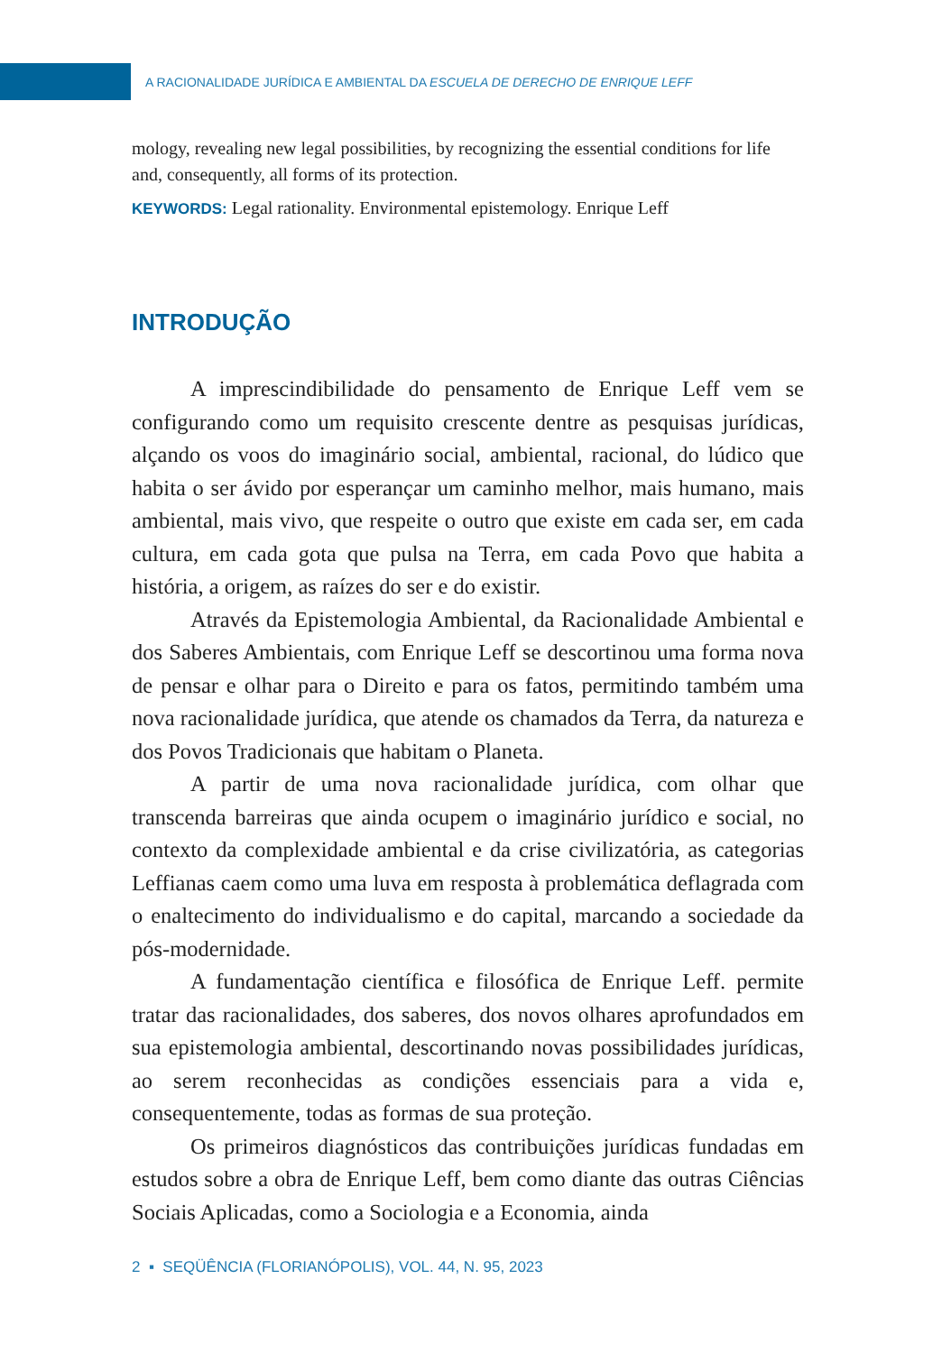A RACIONALIDADE JURÍDICA E AMBIENTAL DA ESCUELA DE DERECHO DE ENRIQUE LEFF
mology, revealing new legal possibilities, by recognizing the essential conditions for life and, consequently, all forms of its protection.
KEYWORDS: Legal rationality. Environmental epistemology. Enrique Leff
INTRODUÇÃO
A imprescindibilidade do pensamento de Enrique Leff vem se configurando como um requisito crescente dentre as pesquisas jurídicas, alçando os voos do imaginário social, ambiental, racional, do lúdico que habita o ser ávido por esperançar um caminho melhor, mais humano, mais ambiental, mais vivo, que respeite o outro que existe em cada ser, em cada cultura, em cada gota que pulsa na Terra, em cada Povo que habita a história, a origem, as raízes do ser e do existir.
Através da Epistemologia Ambiental, da Racionalidade Ambiental e dos Saberes Ambientais, com Enrique Leff se descortinou uma forma nova de pensar e olhar para o Direito e para os fatos, permitindo também uma nova racionalidade jurídica, que atende os chamados da Terra, da natureza e dos Povos Tradicionais que habitam o Planeta.
A partir de uma nova racionalidade jurídica, com olhar que transcenda barreiras que ainda ocupem o imaginário jurídico e social, no contexto da complexidade ambiental e da crise civilizatória, as categorias Leffianas caem como uma luva em resposta à problemática deflagrada com o enaltecimento do individualismo e do capital, marcando a sociedade da pós-modernidade.
A fundamentação científica e filosófica de Enrique Leff. permite tratar das racionalidades, dos saberes, dos novos olhares aprofundados em sua epistemologia ambiental, descortinando novas possibilidades jurídicas, ao serem reconhecidas as condições essenciais para a vida e, consequentemente, todas as formas de sua proteção.
Os primeiros diagnósticos das contribuições jurídicas fundadas em estudos sobre a obra de Enrique Leff, bem como diante das outras Ciências Sociais Aplicadas, como a Sociologia e a Economia, ainda
2 ▪ SEQÜÊNCIA (FLORIANÓPOLIS), VOL. 44, N. 95, 2023